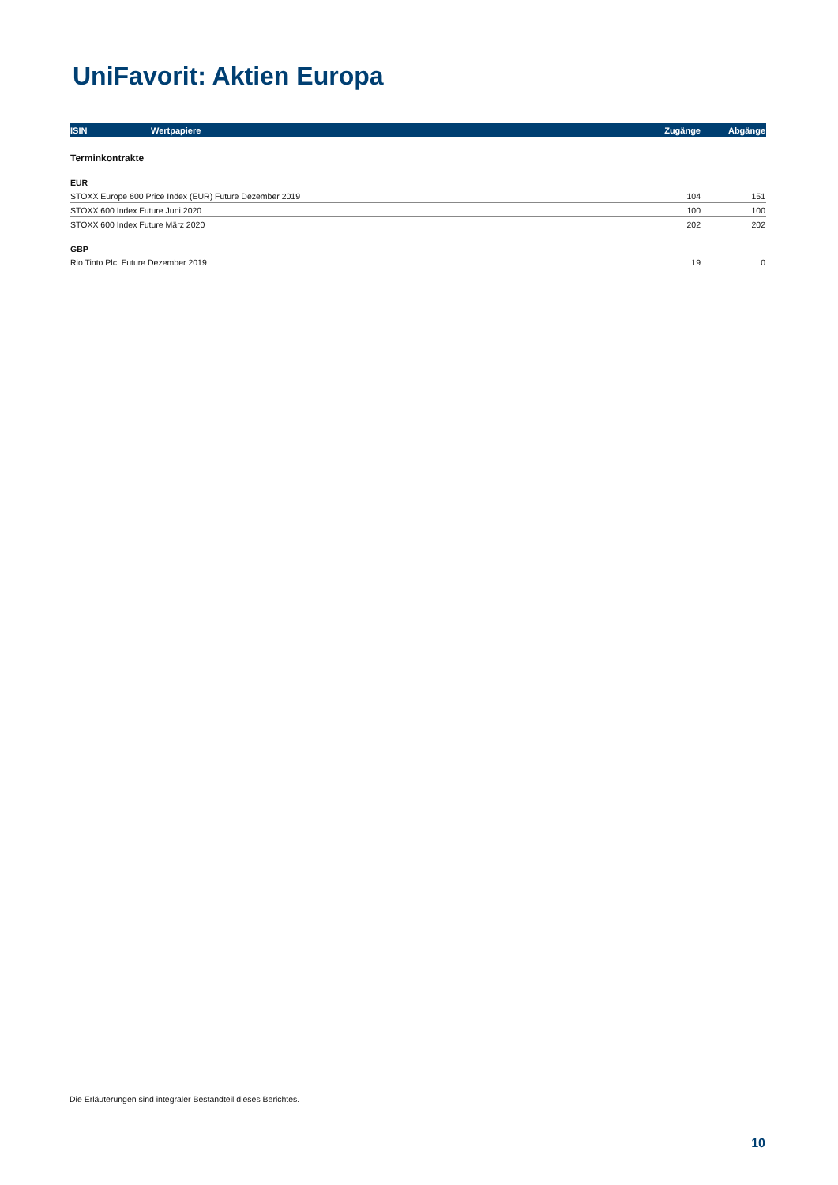UniFavorit: Aktien Europa
| ISIN | Wertpapiere | Zugänge | Abgänge |
| --- | --- | --- | --- |
| Terminkontrakte | | | |
| EUR | | | |
| STOXX Europe 600 Price Index (EUR) Future Dezember 2019 | | 104 | 151 |
| STOXX 600 Index Future Juni 2020 | | 100 | 100 |
| STOXX 600 Index Future März 2020 | | 202 | 202 |
| GBP | | | |
| Rio Tinto Plc. Future Dezember 2019 | | 19 | 0 |
Die Erläuterungen sind integraler Bestandteil dieses Berichtes.
10